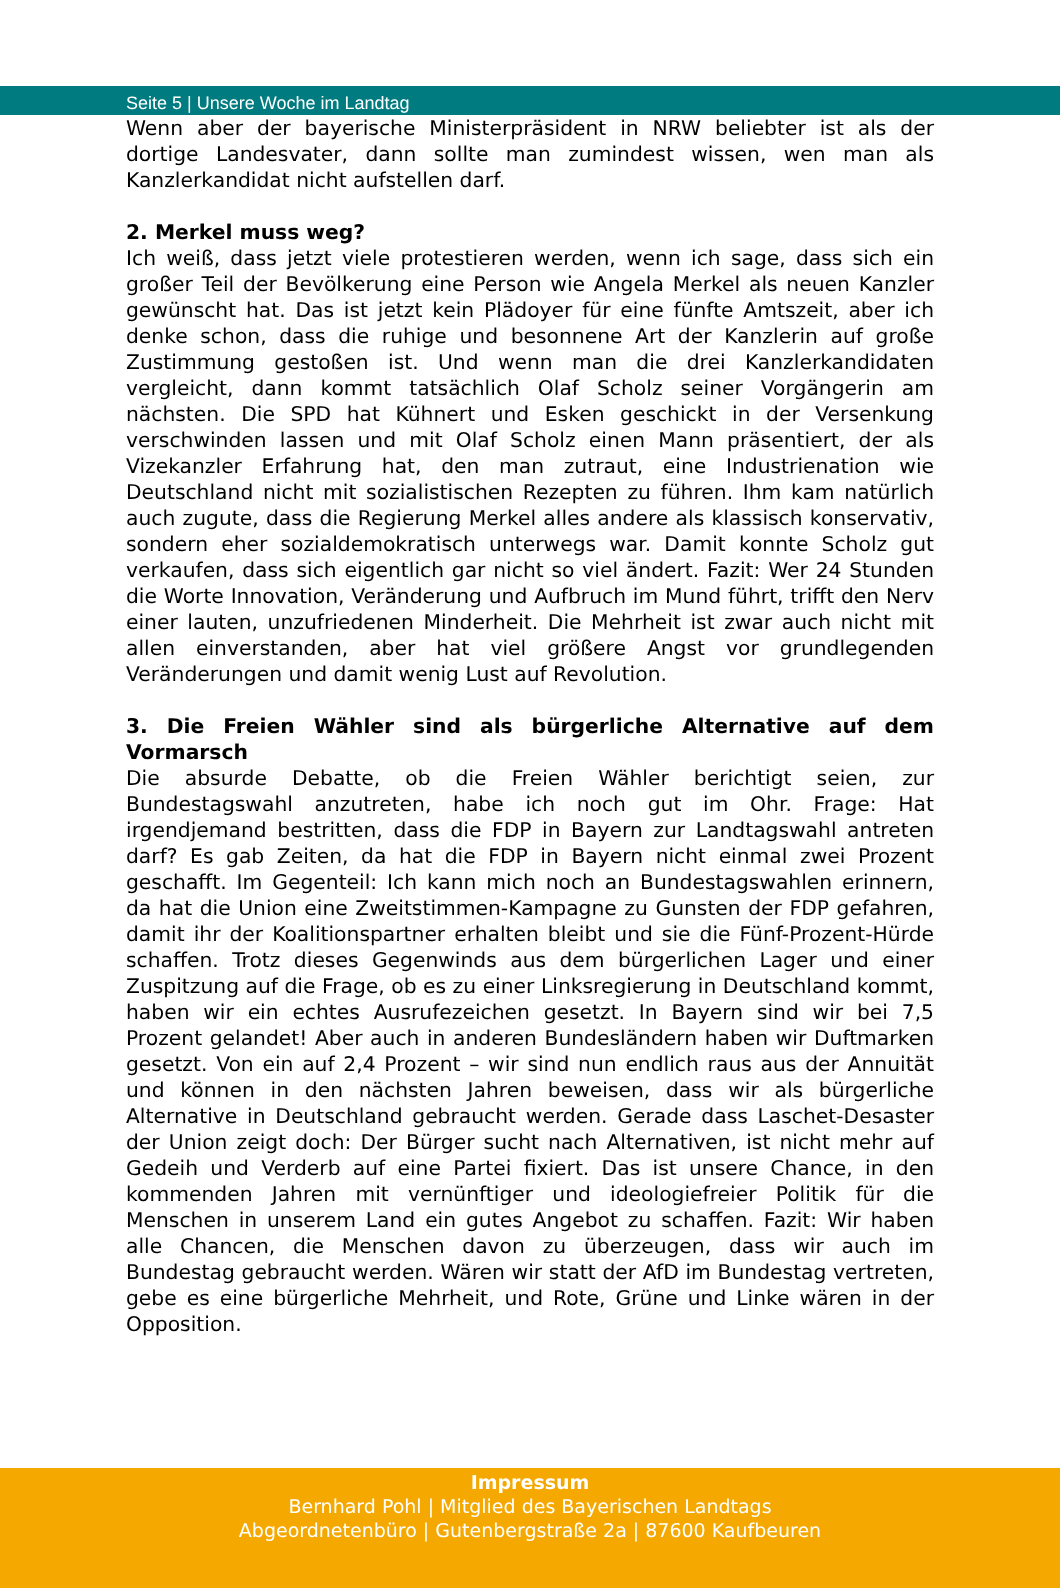Seite 5 | Unsere Woche im Landtag
Wenn aber der bayerische Ministerpräsident in NRW beliebter ist als der dortige Landesvater, dann sollte man zumindest wissen, wen man als Kanzlerkandidat nicht aufstellen darf.
2. Merkel muss weg?
Ich weiß, dass jetzt viele protestieren werden, wenn ich sage, dass sich ein großer Teil der Bevölkerung eine Person wie Angela Merkel als neuen Kanzler gewünscht hat. Das ist jetzt kein Plädoyer für eine fünfte Amtszeit, aber ich denke schon, dass die ruhige und besonnene Art der Kanzlerin auf große Zustimmung gestoßen ist. Und wenn man die drei Kanzlerkandidaten vergleicht, dann kommt tatsächlich Olaf Scholz seiner Vorgängerin am nächsten. Die SPD hat Kühnert und Esken geschickt in der Versenkung verschwinden lassen und mit Olaf Scholz einen Mann präsentiert, der als Vizekanzler Erfahrung hat, den man zutraut, eine Industrienation wie Deutschland nicht mit sozialistischen Rezepten zu führen. Ihm kam natürlich auch zugute, dass die Regierung Merkel alles andere als klassisch konservativ, sondern eher sozialdemokratisch unterwegs war. Damit konnte Scholz gut verkaufen, dass sich eigentlich gar nicht so viel ändert. Fazit: Wer 24 Stunden die Worte Innovation, Veränderung und Aufbruch im Mund führt, trifft den Nerv einer lauten, unzufriedenen Minderheit. Die Mehrheit ist zwar auch nicht mit allen einverstanden, aber hat viel größere Angst vor grundlegenden Veränderungen und damit wenig Lust auf Revolution.
3. Die Freien Wähler sind als bürgerliche Alternative auf dem Vormarsch
Die absurde Debatte, ob die Freien Wähler berichtigt seien, zur Bundestagswahl anzutreten, habe ich noch gut im Ohr. Frage: Hat irgendjemand bestritten, dass die FDP in Bayern zur Landtagswahl antreten darf? Es gab Zeiten, da hat die FDP in Bayern nicht einmal zwei Prozent geschafft. Im Gegenteil: Ich kann mich noch an Bundestagswahlen erinnern, da hat die Union eine Zweitstimmen-Kampagne zu Gunsten der FDP gefahren, damit ihr der Koalitionspartner erhalten bleibt und sie die Fünf-Prozent-Hürde schaffen. Trotz dieses Gegenwinds aus dem bürgerlichen Lager und einer Zuspitzung auf die Frage, ob es zu einer Linksregierung in Deutschland kommt, haben wir ein echtes Ausrufezeichen gesetzt. In Bayern sind wir bei 7,5 Prozent gelandet! Aber auch in anderen Bundesländern haben wir Duftmarken gesetzt. Von ein auf 2,4 Prozent – wir sind nun endlich raus aus der Annuität und können in den nächsten Jahren beweisen, dass wir als bürgerliche Alternative in Deutschland gebraucht werden. Gerade dass Laschet-Desaster der Union zeigt doch: Der Bürger sucht nach Alternativen, ist nicht mehr auf Gedeih und Verderb auf eine Partei fixiert. Das ist unsere Chance, in den kommenden Jahren mit vernünftiger und ideologiefreier Politik für die Menschen in unserem Land ein gutes Angebot zu schaffen. Fazit: Wir haben alle Chancen, die Menschen davon zu überzeugen, dass wir auch im Bundestag gebraucht werden. Wären wir statt der AfD im Bundestag vertreten, gebe es eine bürgerliche Mehrheit, und Rote, Grüne und Linke wären in der Opposition.
Impressum
Bernhard Pohl | Mitglied des Bayerischen Landtags
Abgeordnetenbüro | Gutenbergstraße 2a | 87600 Kaufbeuren